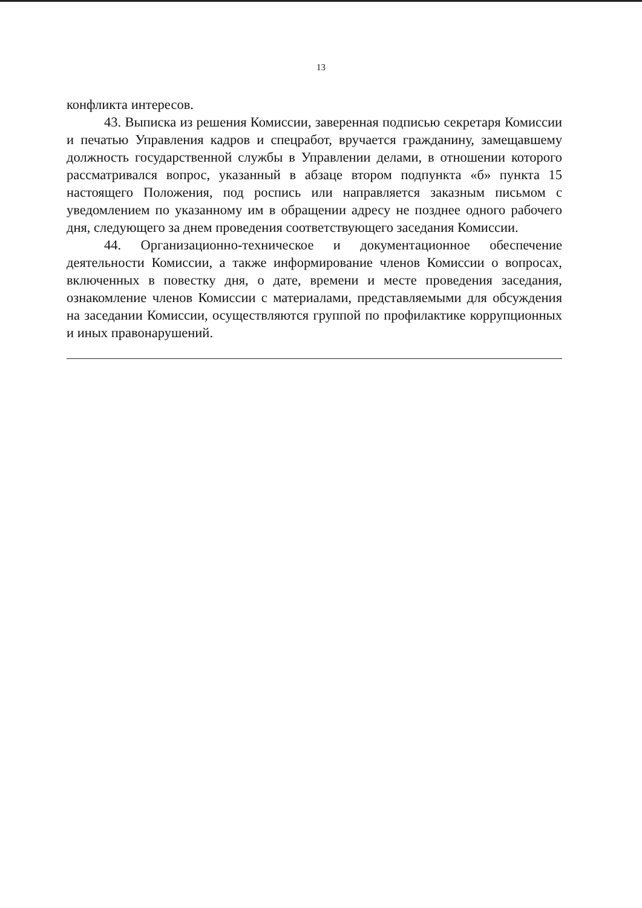13
конфликта интересов.
43. Выписка из решения Комиссии, заверенная подписью секретаря Комиссии и печатью Управления кадров и спецработ, вручается гражданину, замещавшему должность государственной службы в Управлении делами, в отношении которого рассматривался вопрос, указанный в абзаце втором подпункта «б» пункта 15 настоящего Положения, под роспись или направляется заказным письмом с уведомлением по указанному им в обращении адресу не позднее одного рабочего дня, следующего за днем проведения соответствующего заседания Комиссии.
44. Организационно-техническое и документационное обеспечение деятельности Комиссии, а также информирование членов Комиссии о вопросах, включенных в повестку дня, о дате, времени и месте проведения заседания, ознакомление членов Комиссии с материалами, представляемыми для обсуждения на заседании Комиссии, осуществляются группой по профилактике коррупционных и иных правонарушений.